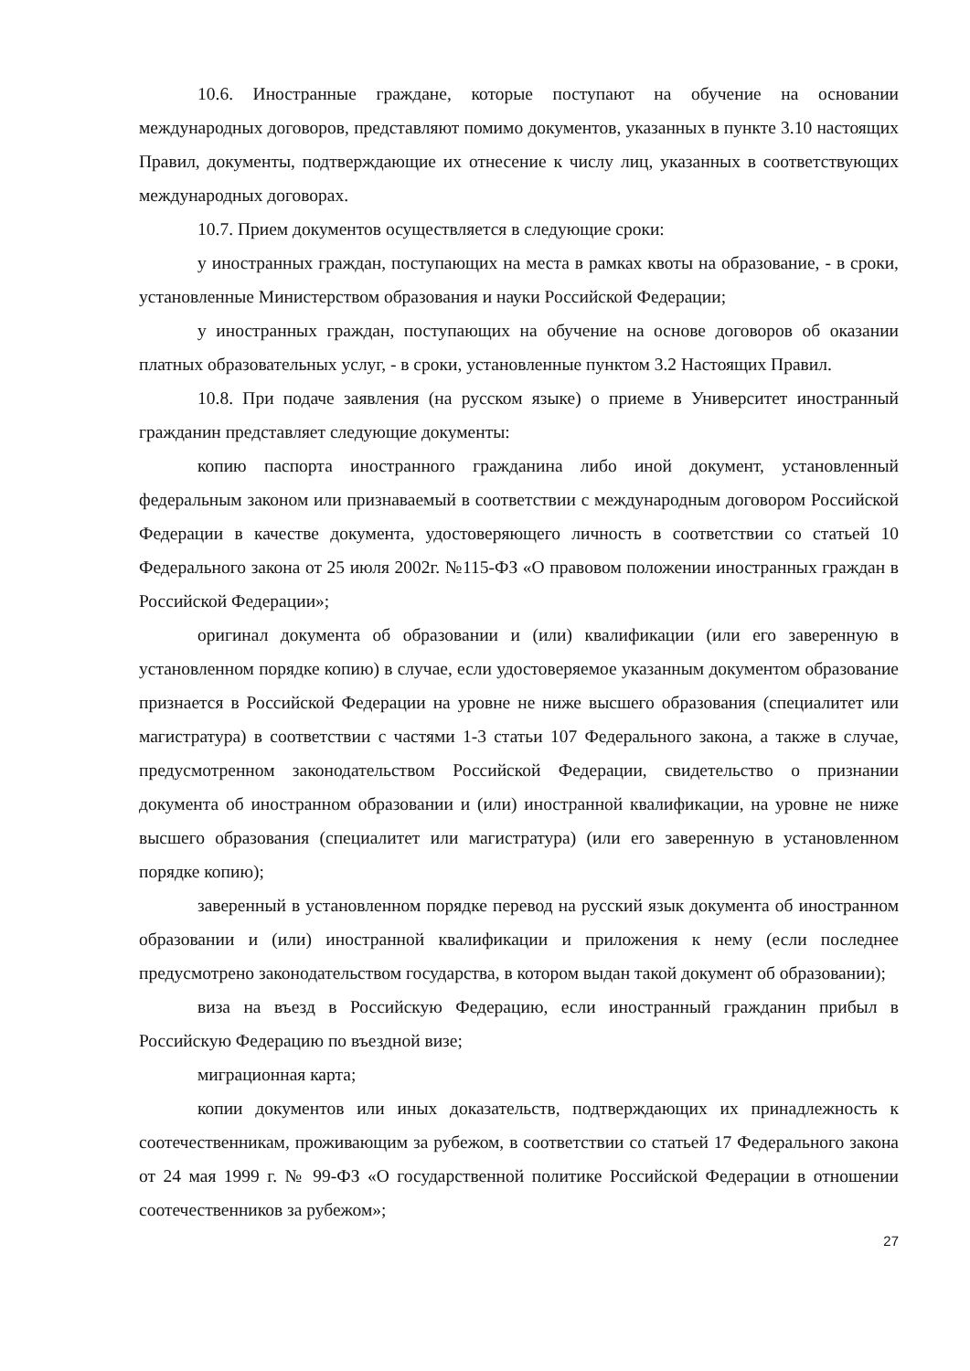10.6. Иностранные граждане, которые поступают на обучение на основании международных договоров, представляют помимо документов, указанных в пункте 3.10 настоящих Правил, документы, подтверждающие их отнесение к числу лиц, указанных в соответствующих международных договорах.
10.7. Прием документов осуществляется в следующие сроки:
у иностранных граждан, поступающих на места в рамках квоты на образование, - в сроки, установленные Министерством образования и науки Российской Федерации;
у иностранных граждан, поступающих на обучение на основе договоров об оказании платных образовательных услуг, - в сроки, установленные пунктом 3.2 Настоящих Правил.
10.8. При подаче заявления (на русском языке) о приеме в Университет иностранный гражданин представляет следующие документы:
копию паспорта иностранного гражданина либо иной документ, установленный федеральным законом или признаваемый в соответствии с международным договором Российской Федерации в качестве документа, удостоверяющего личность в соответствии со статьей 10 Федерального закона от 25 июля 2002г. №115-ФЗ «О правовом положении иностранных граждан в Российской Федерации»;
оригинал документа об образовании и (или) квалификации (или его заверенную в установленном порядке копию) в случае, если удостоверяемое указанным документом образование признается в Российской Федерации на уровне не ниже высшего образования (специалитет или магистратура) в соответствии с частями 1-3 статьи 107 Федерального закона, а также в случае, предусмотренном законодательством Российской Федерации, свидетельство о признании документа об иностранном образовании и (или) иностранной квалификации, на уровне не ниже высшего образования (специалитет или магистратура) (или его заверенную в установленном порядке копию);
заверенный в установленном порядке перевод на русский язык документа об иностранном образовании и (или) иностранной квалификации и приложения к нему (если последнее предусмотрено законодательством государства, в котором выдан такой документ об образовании);
виза на въезд в Российскую Федерацию, если иностранный гражданин прибыл в Российскую Федерацию по въездной визе;
миграционная карта;
копии документов или иных доказательств, подтверждающих их принадлежность к соотечественникам, проживающим за рубежом, в соответствии со статьей 17 Федерального закона от 24 мая 1999 г. № 99-ФЗ «О государственной политике Российской Федерации в отношении соотечественников за рубежом»;
27